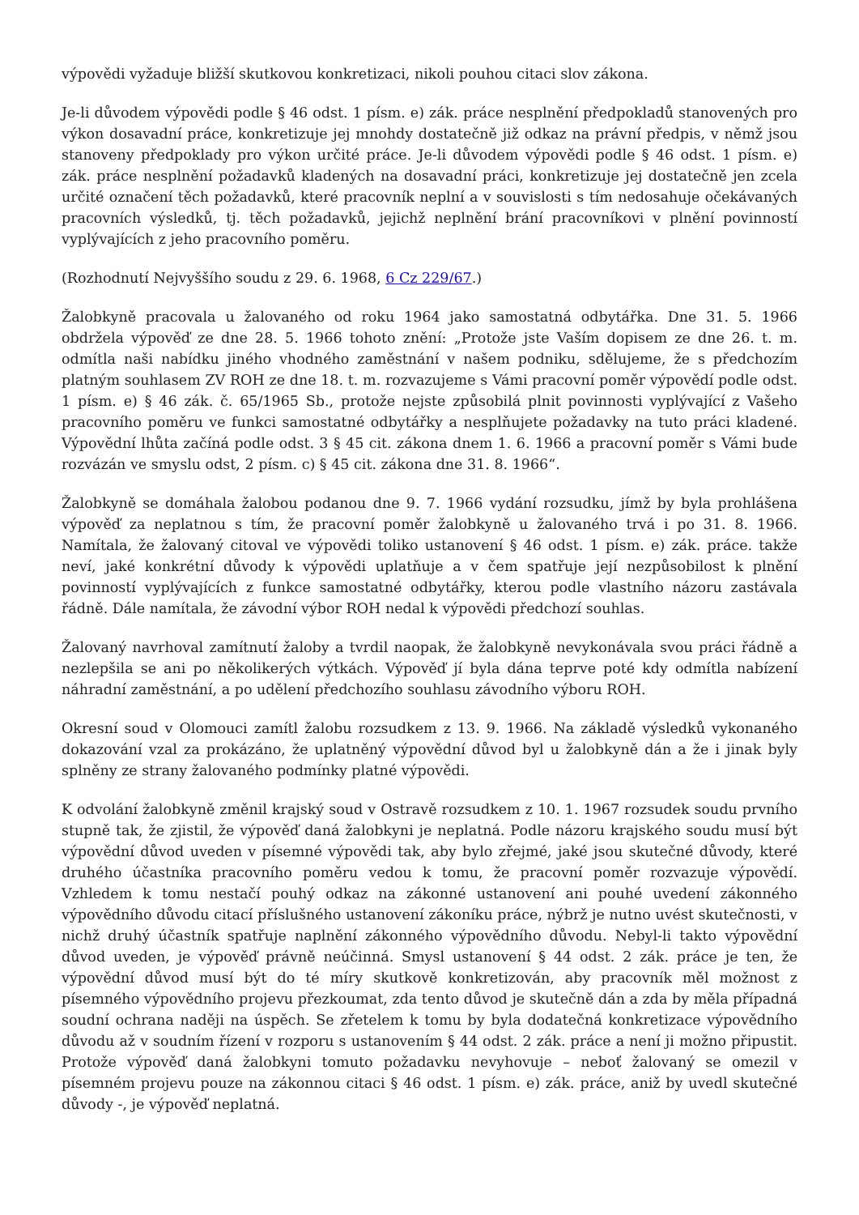výpovědi vyžaduje bližší skutkovou konkretizaci, nikoli pouhou citaci slov zákona.
Je-li důvodem výpovědi podle § 46 odst. 1 písm. e) zák. práce nesplnění předpokladů stanovených pro výkon dosavadní práce, konkretizuje jej mnohdy dostatečně již odkaz na právní předpis, v němž jsou stanoveny předpoklady pro výkon určité práce. Je-li důvodem výpovědi podle § 46 odst. 1 písm. e) zák. práce nesplnění požadavků kladených na dosavadní práci, konkretizuje jej dostatečně jen zcela určité označení těch požadavků, které pracovník neplní a v souvislosti s tím nedosahuje očekávaných pracovních výsledků, tj. těch požadavků, jejichž neplnění brání pracovníkovi v plnění povinností vyplývajících z jeho pracovního poměru.
(Rozhodnutí Nejvyššího soudu z 29. 6. 1968, 6 Cz 229/67.)
Žalobkyně pracovala u žalovaného od roku 1964 jako samostatná odbytářka. Dne 31. 5. 1966 obdržela výpověď ze dne 28. 5. 1966 tohoto znění: „Protože jste Vaším dopisem ze dne 26. t. m. odmítla naši nabídku jiného vhodného zaměstnání v našem podniku, sdělujeme, že s předchozím platným souhlasem ZV ROH ze dne 18. t. m. rozvazujeme s Vámi pracovní poměr výpovědí podle odst. 1 písm. e) § 46 zák. č. 65/1965 Sb., protože nejste způsobilá plnit povinnosti vyplývající z Vašeho pracovního poměru ve funkci samostatné odbytářky a nesplňujete požadavky na tuto práci kladené. Výpovědní lhůta začíná podle odst. 3 § 45 cit. zákona dnem 1. 6. 1966 a pracovní poměr s Vámi bude rozvázán ve smyslu odst, 2 písm. c) § 45 cit. zákona dne 31. 8. 1966“.
Žalobkyně se domáhala žalobou podanou dne 9. 7. 1966 vydání rozsudku, jímž by byla prohlášena výpověď za neplatnou s tím, že pracovní poměr žalobkyně u žalovaného trvá i po 31. 8. 1966. Namítala, že žalovaný citoval ve výpovědi toliko ustanovení § 46 odst. 1 písm. e) zák. práce. takže neví, jaké konkrétní důvody k výpovědi uplatňuje a v čem spatřuje její nezpůsobilost k plnění povinností vyplývajících z funkce samostatné odbytářky, kterou podle vlastního názoru zastávala řádně. Dále namítala, že závodní výbor ROH nedal k výpovědi předchozí souhlas.
Žalovaný navrhoval zamítnutí žaloby a tvrdil naopak, že žalobkyně nevykonávala svou práci řádně a nezlepšila se ani po několikerých výtkách. Výpověď jí byla dána teprve poté kdy odmítla nabízení náhradní zaměstnání, a po udělení předchozího souhlasu závodního výboru ROH.
Okresní soud v Olomouci zamítl žalobu rozsudkem z 13. 9. 1966. Na základě výsledků vykonaného dokazování vzal za prokázáno, že uplatněný výpovědní důvod byl u žalobkyně dán a že i jinak byly splněny ze strany žalovaného podmínky platné výpovědi.
K odvolání žalobkyně změnil krajský soud v Ostravě rozsudkem z 10. 1. 1967 rozsudek soudu prvního stupně tak, že zjistil, že výpověď daná žalobkyni je neplatná. Podle názoru krajského soudu musí být výpovědní důvod uveden v písemné výpovědi tak, aby bylo zřejmé, jaké jsou skutečné důvody, které druhého účastníka pracovního poměru vedou k tomu, že pracovní poměr rozvazuje výpovědí. Vzhledem k tomu nestačí pouhý odkaz na zákonné ustanovení ani pouhé uvedení zákonného výpovědního důvodu citací příslušného ustanovení zákoníku práce, nýbrž je nutno uvést skutečnosti, v nichž druhý účastník spatřuje naplnění zákonného výpovědního důvodu. Nebyl-li takto výpovědní důvod uveden, je výpověď právně neúčinná. Smysl ustanovení § 44 odst. 2 zák. práce je ten, že výpovědní důvod musí být do té míry skutkově konkretizován, aby pracovník měl možnost z písemného výpovědního projevu přezkoumat, zda tento důvod je skutečně dán a zda by měla případná soudní ochrana naději na úspěch. Se zřetelem k tomu by byla dodatečná konkretizace výpovědního důvodu až v soudním řízení v rozporu s ustanovením § 44 odst. 2 zák. práce a není ji možno připustit. Protože výpověď daná žalobkyni tomuto požadavku nevyhovuje – neboť žalovaný se omezil v písemném projevu pouze na zákonnou citaci § 46 odst. 1 písm. e) zák. práce, aniž by uvedl skutečné důvody -, je výpověď neplatná.